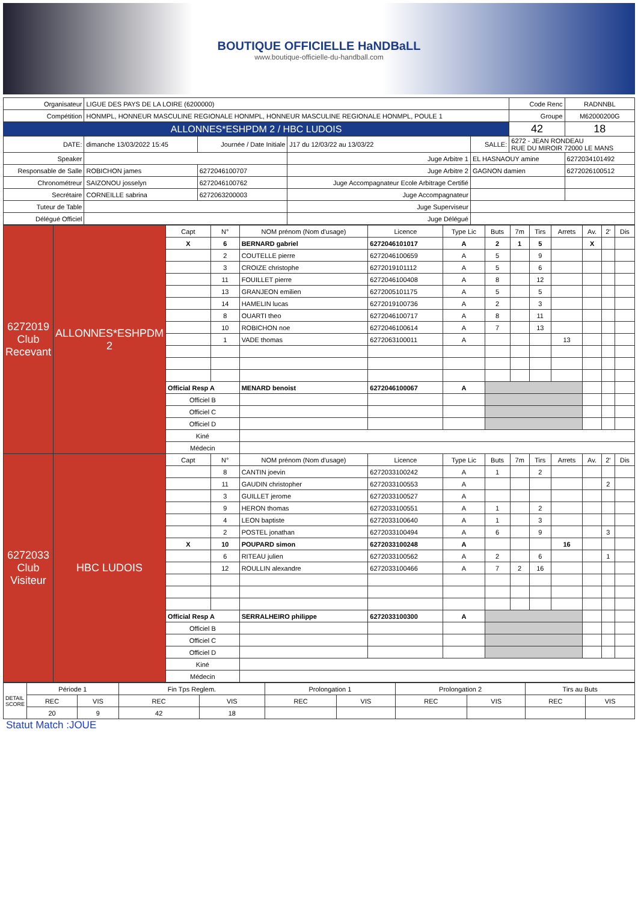BOUTIQUE OFFICIELLE HaNDBaLL
www.boutique-officielle-du-handball.com
| Organisateur | LIGUE DES PAYS DE LA LOIRE (6200000) | | | | Code Renc | RADNNBL | |
| Compétition | HONMPL, HONNEUR MASCULINE REGIONALE HONMPL, HONNEUR MASCULINE REGIONALE HONMPL, POULE 1 | | | | Groupe | M62000200G | |
| ALLONNES*ESHPDM 2 / HBC LUDOIS | | | | | 42 | 18 | |
| DATE: | dimanche 13/03/2022 15:45 | Journée / Date Initiale | J17 du 12/03/22 au 13/03/22 | SALLE: | 6272 - JEAN RONDEAU RUE DU MIROIR 72000 LE MANS | | |
| Speaker | | | Juge Arbitre 1 | EL HASNAOUY amine | | | 6272034101492 |
| Responsable de Salle | ROBICHON james | 6272046100707 | Juge Arbitre 2 | GAGNON damien | | | 6272026100512 |
| Chronométreur | SAIZONOU josselyn | 6272046100762 | Juge Accompagnateur Ecole Arbitrage Certifié | | | | |
| Secrétaire | CORNEILLE sabrina | 6272063200003 | Juge Accompagnateur | | | | |
| Tuteur de Table | | | Juge Superviseur | | | | |
| Délégué Officiel | | | Juge Délégué | | | | |
| 6272019 Club Recevant | ALLONNES*ESHPDM 2 | Capt | N° | NOM prénom (Nom d'usage) | Licence | Type Lic | Buts | 7m | Tirs | Arrets | Av. | 2' | Dis |
| | | X | 6 | BERNARD gabriel | 6272046101017 | A | 2 | 1 | 5 | | X | | |
| | | | 2 | COUTELLE pierre | 6272046100659 | A | 5 | | 9 | | | | |
| | | | 3 | CROIZE christophe | 6272019101112 | A | 5 | | 6 | | | | |
| | | | 11 | FOUILLET pierre | 6272046100408 | A | 8 | | 12 | | | | |
| | | | 13 | GRANJEON emilien | 6272005101175 | A | 5 | | 5 | | | | |
| | | | 14 | HAMELIN lucas | 6272019100736 | A | 2 | | 3 | | | | |
| | | | 8 | OUARTI theo | 6272046100717 | A | 8 | | 11 | | | | |
| | | | 10 | ROBICHON noe | 6272046100614 | A | 7 | | 13 | | | | |
| | | | 1 | VADE thomas | 6272063100011 | A | | | | 13 | | | |
| | | Official Resp A | | MENARD benoist | 6272046100067 | A | | | | | | | |
| | | Officiel B | | | | | | | | | | | |
| | | Officiel C | | | | | | | | | | | |
| | | Officiel D | | | | | | | | | | | |
| | | Kiné | | | | | | | | | | | |
| | | Médecin | | | | | | | | | | | |
| 6272033 Club Visiteur | HBC LUDOIS | Capt | N° | NOM prénom (Nom d'usage) | Licence | Type Lic | Buts | 7m | Tirs | Arrets | Av. | 2' | Dis |
| | | | 8 | CANTIN joevin | 6272033100242 | A | 1 | | 2 | | | | |
| | | | 11 | GAUDIN christopher | 6272033100553 | A | | | | | | 2 | |
| | | | 3 | GUILLET jerome | 6272033100527 | A | | | | | | | |
| | | | 9 | HERON thomas | 6272033100551 | A | 1 | | 2 | | | | |
| | | | 4 | LEON baptiste | 6272033100640 | A | 1 | | 3 | | | | |
| | | | 2 | POSTEL jonathan | 6272033100494 | A | 6 | | 9 | | | 3 | |
| | | X | 10 | POUPARD simon | 6272033100248 | A | | | | 16 | | | |
| | | | 6 | RITEAU julien | 6272033100562 | A | 2 | | 6 | | | 1 | |
| | | | 12 | ROULLIN alexandre | 6272033100466 | A | 7 | 2 | 16 | | | | |
| | | Official Resp A | | SERRALHEIRO philippe | 6272033100300 | A | | | | | | | |
| | | Officiel B | | | | | | | | | | | |
| | | Officiel C | | | | | | | | | | | |
| | | Officiel D | | | | | | | | | | | |
| | | Kiné | | | | | | | | | | | |
| | | Médecin | | | | | | | | | | | |
| DETAIL SCORE | Période 1 | | Fin Tps Reglem. | | Prolongation 1 | | Prolongation 2 | | Tirs au Buts | |
| | REC | VIS | REC | VIS | REC | VIS | REC | VIS | REC | VIS |
| | 20 | 9 | 42 | 18 | | | | | | |
Statut Match :JOUE